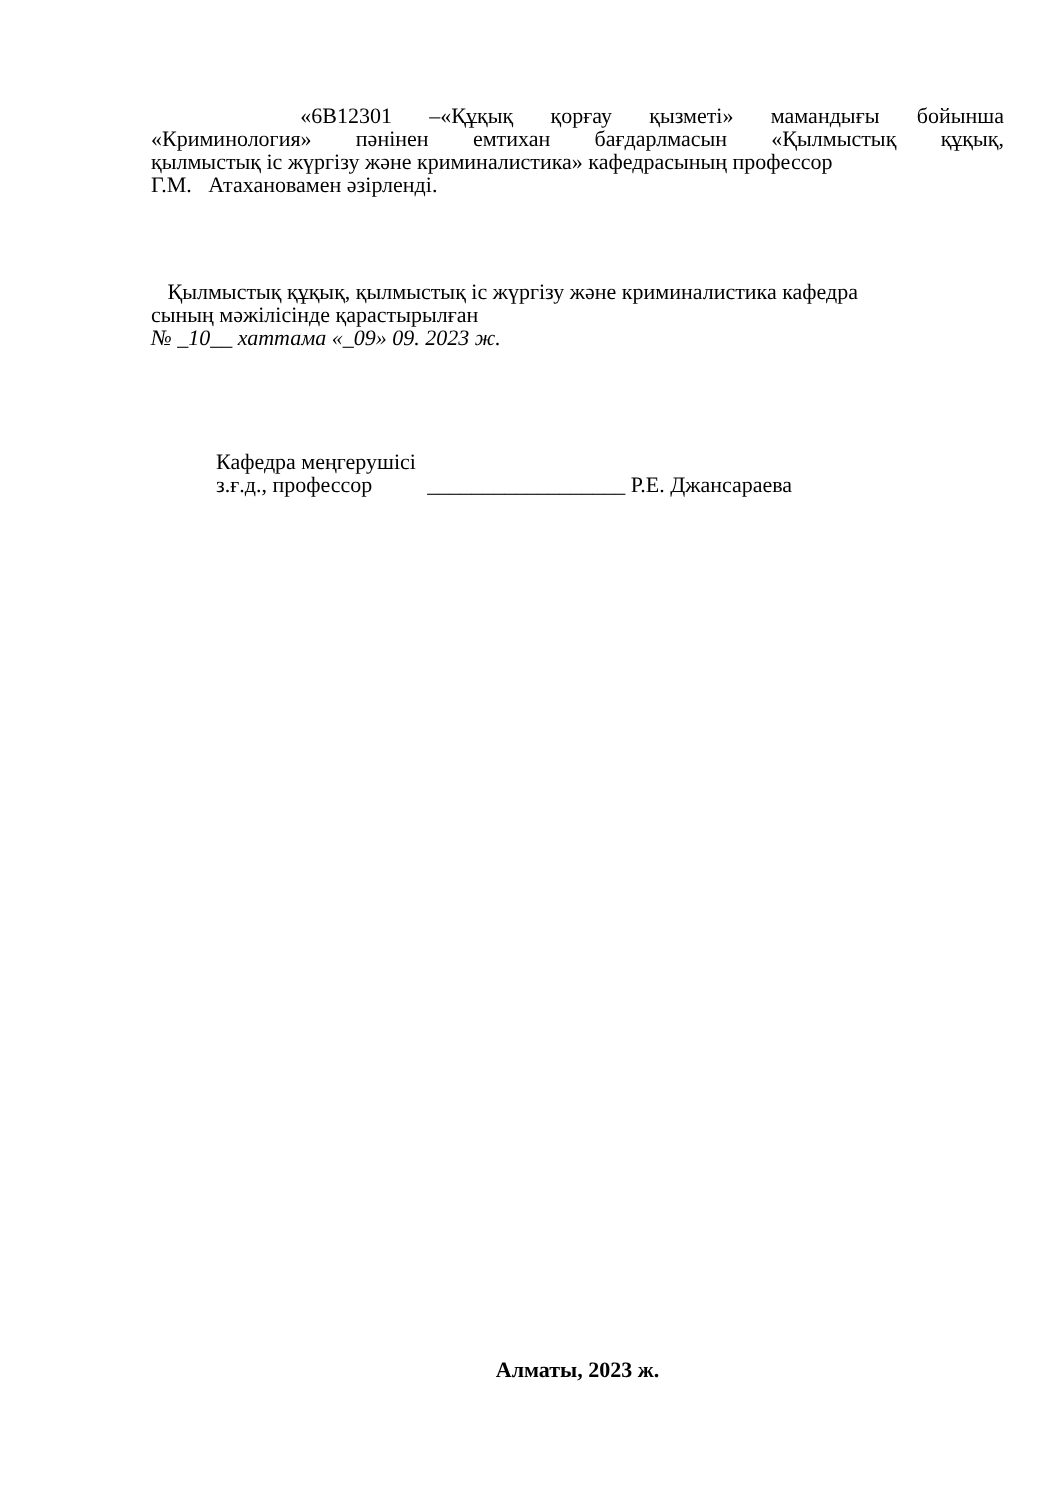«6B12301 –«Құқық қорғау қызметі» мамандығы бойынша
«Криминология» пәнінен емтихан бағдарлмасын «Қылмыстық құқық,
қылмыстық іс жүргізу және криминалистика» кафедрасының профессор
Г.М. Атахановамен әзірленді.
Қылмыстық құқық, қылмыстық іс жүргізу және криминалистика кафедра
сының мәжілісінде қарастырылған
№ _10__ хаттама «_09» 09. 2023 ж.
Кафедра меңгерушісі
з.ғ.д., профессор __________________ Р.Е. Джансараева
Алматы, 2023 ж.